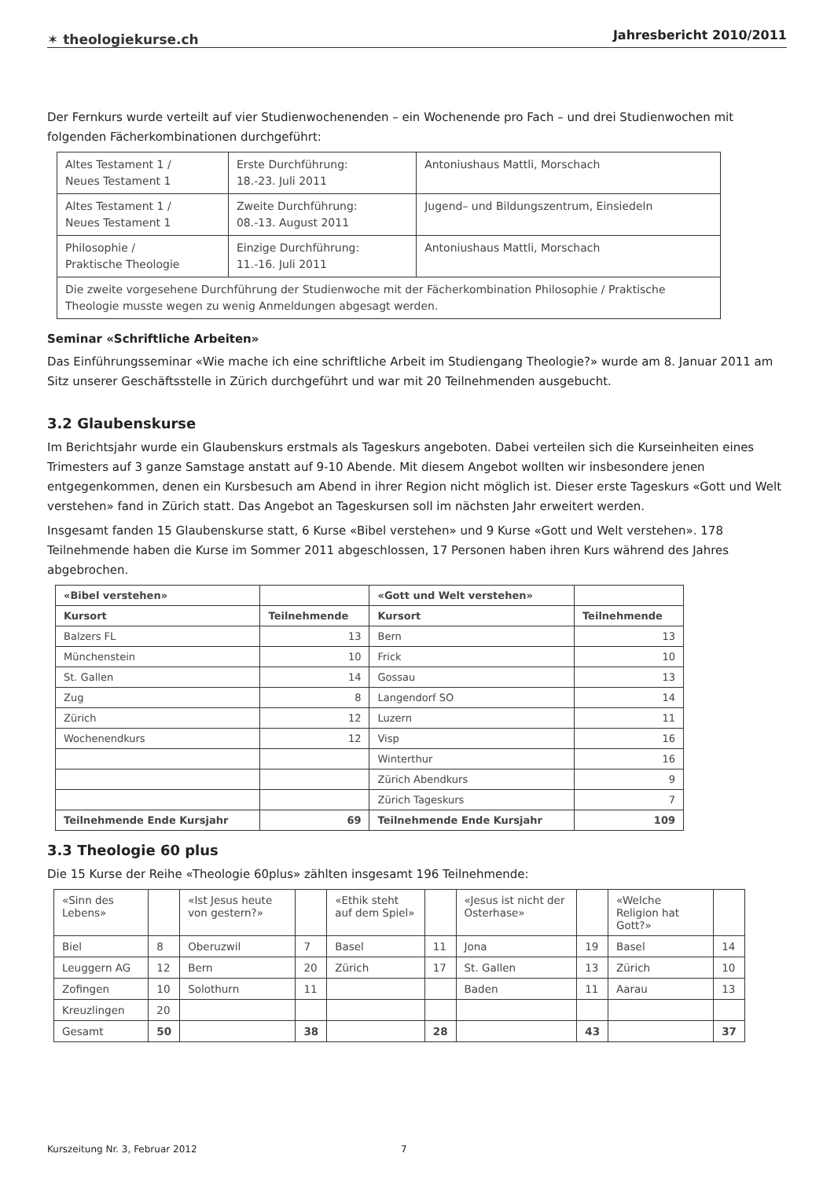✶ theologiekurse.ch
Jahresbericht 2010/2011
Der Fernkurs wurde verteilt auf vier Studienwochenenden – ein Wochenende pro Fach – und drei Studienwochen mit folgenden Fächerkombinationen durchgeführt:
| Altes Testament 1 / Neues Testament 1 | Erste Durchführung: 18.-23. Juli 2011 | Antoniushaus Mattli, Morschach |
| Altes Testament 1 / Neues Testament 1 | Zweite Durchführung: 08.-13. August 2011 | Jugend– und Bildungszentrum, Einsiedeln |
| Philosophie / Praktische Theologie | Einzige Durchführung: 11.-16. Juli 2011 | Antoniushaus Mattli, Morschach |
| Die zweite vorgesehene Durchführung der Studienwoche mit der Fächerkombination Philosophie / Praktische Theologie musste wegen zu wenig Anmeldungen abgesagt werden. | | |
Seminar «Schriftliche Arbeiten»
Das Einführungsseminar «Wie mache ich eine schriftliche Arbeit im Studiengang Theologie?» wurde am 8. Januar 2011 am Sitz unserer Geschäftsstelle in Zürich durchgeführt und war mit 20 Teilnehmenden ausgebucht.
3.2 Glaubenskurse
Im Berichtsjahr wurde ein Glaubenskurs erstmals als Tageskurs angeboten. Dabei verteilen sich die Kurseinheiten eines Trimesters auf 3 ganze Samstage anstatt auf 9-10 Abende. Mit diesem Angebot wollten wir insbesondere jenen entgegenkommen, denen ein Kursbesuch am Abend in ihrer Region nicht möglich ist. Dieser erste Tageskurs «Gott und Welt verstehen» fand in Zürich statt. Das Angebot an Tageskursen soll im nächsten Jahr erweitert werden.
Insgesamt fanden 15 Glaubenskurse statt, 6 Kurse «Bibel verstehen» und 9 Kurse «Gott und Welt verstehen». 178 Teilnehmende haben die Kurse im Sommer 2011 abgeschlossen, 17 Personen haben ihren Kurs während des Jahres abgebrochen.
| «Bibel verstehen» | | «Gott und Welt verstehen» | |
| --- | --- | --- | --- |
| Kursort | Teilnehmende | Kursort | Teilnehmende |
| Balzers FL | 13 | Bern | 13 |
| Münchenstein | 10 | Frick | 10 |
| St. Gallen | 14 | Gossau | 13 |
| Zug | 8 | Langendorf SO | 14 |
| Zürich | 12 | Luzern | 11 |
| Wochenendkurs | 12 | Visp | 16 |
| | | Winterthur | 16 |
| | | Zürich Abendkurs | 9 |
| | | Zürich Tageskurs | 7 |
| Teilnehmende Ende Kursjahr | 69 | Teilnehmende Ende Kursjahr | 109 |
3.3 Theologie 60 plus
Die 15 Kurse der Reihe «Theologie 60plus» zählten insgesamt 196 Teilnehmende:
| «Sinn des Lebens» | | «Ist Jesus heute von gestern?» | | «Ethik steht auf dem Spiel» | | «Jesus ist nicht der Osterhase» | | «Welche Religion hat Gott?» | |
| Biel | 8 | Oberuzwil | 7 | Basel | 11 | Jona | 19 | Basel | 14 |
| Leuggern AG | 12 | Bern | 20 | Zürich | 17 | St. Gallen | 13 | Zürich | 10 |
| Zofingen | 10 | Solothurn | 11 | | | Baden | 11 | Aarau | 13 |
| Kreuzlingen | 20 | | | | | | | | |
| Gesamt | 50 | | 38 | | 28 | | 43 | | 37 |
Kurszeitung Nr. 3, Februar 2012 7